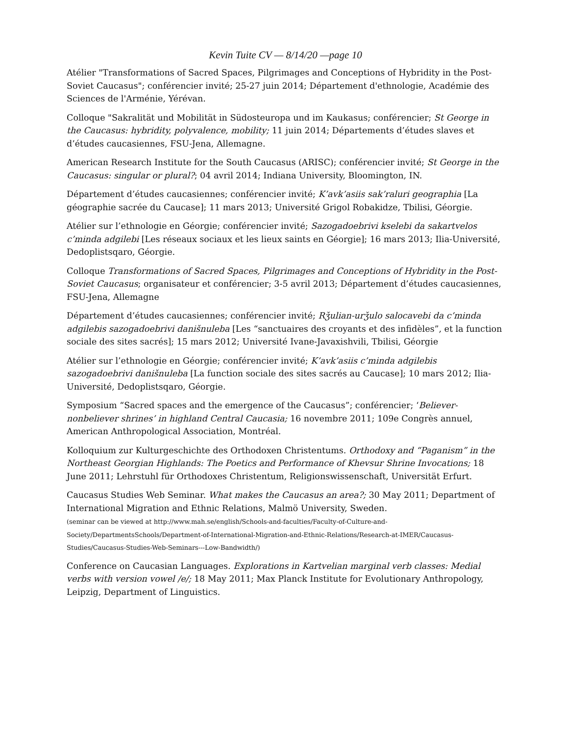Kevin Tuite CV — 8/14/20 —page 10
Atélier "Transformations of Sacred Spaces, Pilgrimages and Conceptions of Hybridity in the Post-Soviet Caucasus"; conférencier invité; 25-27 juin 2014; Département d'ethnologie, Académie des Sciences de l'Arménie, Yérévan.
Colloque "Sakralität und Mobilität in Südosteuropa und im Kaukasus; conférencier; St George in the Caucasus: hybridity, polyvalence, mobility; 11 juin 2014; Départements d’études slaves et d’études caucasiennes, FSU-Jena, Allemagne.
American Research Institute for the South Caucasus (ARISC); conférencier invité; St George in the Caucasus: singular or plural?; 04 avril 2014; Indiana University, Bloomington, IN.
Département d’études caucasiennes; conférencier invité; K’avk’asiis sak’raluri geographia [La géographie sacrée du Caucase]; 11 mars 2013; Université Grigol Robakidze, Tbilisi, Géorgie.
Atélier sur l’ethnologie en Géorgie; conférencier invité; Sazogadoebrivi kselebi da sakartvelos c’minda adgilebi [Les réseaux sociaux et les lieux saints en Géorgie]; 16 mars 2013; Ilia-Université, Dedoplistsqaro, Géorgie.
Colloque Transformations of Sacred Spaces, Pilgrimages and Conceptions of Hybridity in the Post-Soviet Caucasus; organisateur et conférencier; 3-5 avril 2013; Département d’études caucasiennes, FSU-Jena, Allemagne
Département d’études caucasiennes; conférencier invité; Rǯulian-urǯulo salocavebi da c’minda adgilebis sazogadoebrivi danišnuleba [Les “sanctuaires des croyants et des infidèles”, et la function sociale des sites sacrés]; 15 mars 2012; Université Ivane-Javaxishvili, Tbilisi, Géorgie
Atélier sur l’ethnologie en Géorgie; conférencier invité; K’avk’asiis c’minda adgilebis sazogadoebrivi danišnuleba [La function sociale des sites sacrés au Caucase]; 10 mars 2012; Ilia-Université, Dedoplistsqaro, Géorgie.
Symposium “Sacred spaces and the emergence of the Caucasus”; conférencier; ‘Believer-nonbeliever shrines’ in highland Central Caucasia; 16 novembre 2011; 109e Congrès annuel, American Anthropological Association, Montréal.
Kolloquium zur Kulturgeschichte des Orthodoxen Christentums. Orthodoxy and “Paganism” in the Northeast Georgian Highlands: The Poetics and Performance of Khevsur Shrine Invocations; 18 June 2011; Lehrstuhl für Orthodoxes Christentum, Religionswissenschaft, Universität Erfurt.
Caucasus Studies Web Seminar. What makes the Caucasus an area?; 30 May 2011; Department of International Migration and Ethnic Relations, Malmö University, Sweden.
(seminar can be viewed at http://www.mah.se/english/Schools-and-faculties/Faculty-of-Culture-and-Society/DepartmentsSchools/Department-of-International-Migration-and-Ethnic-Relations/Research-at-IMER/Caucasus-Studies/Caucasus-Studies-Web-Seminars---Low-Bandwidth/)
Conference on Caucasian Languages. Explorations in Kartvelian marginal verb classes: Medial verbs with version vowel /e/; 18 May 2011; Max Planck Institute for Evolutionary Anthropology, Leipzig, Department of Linguistics.